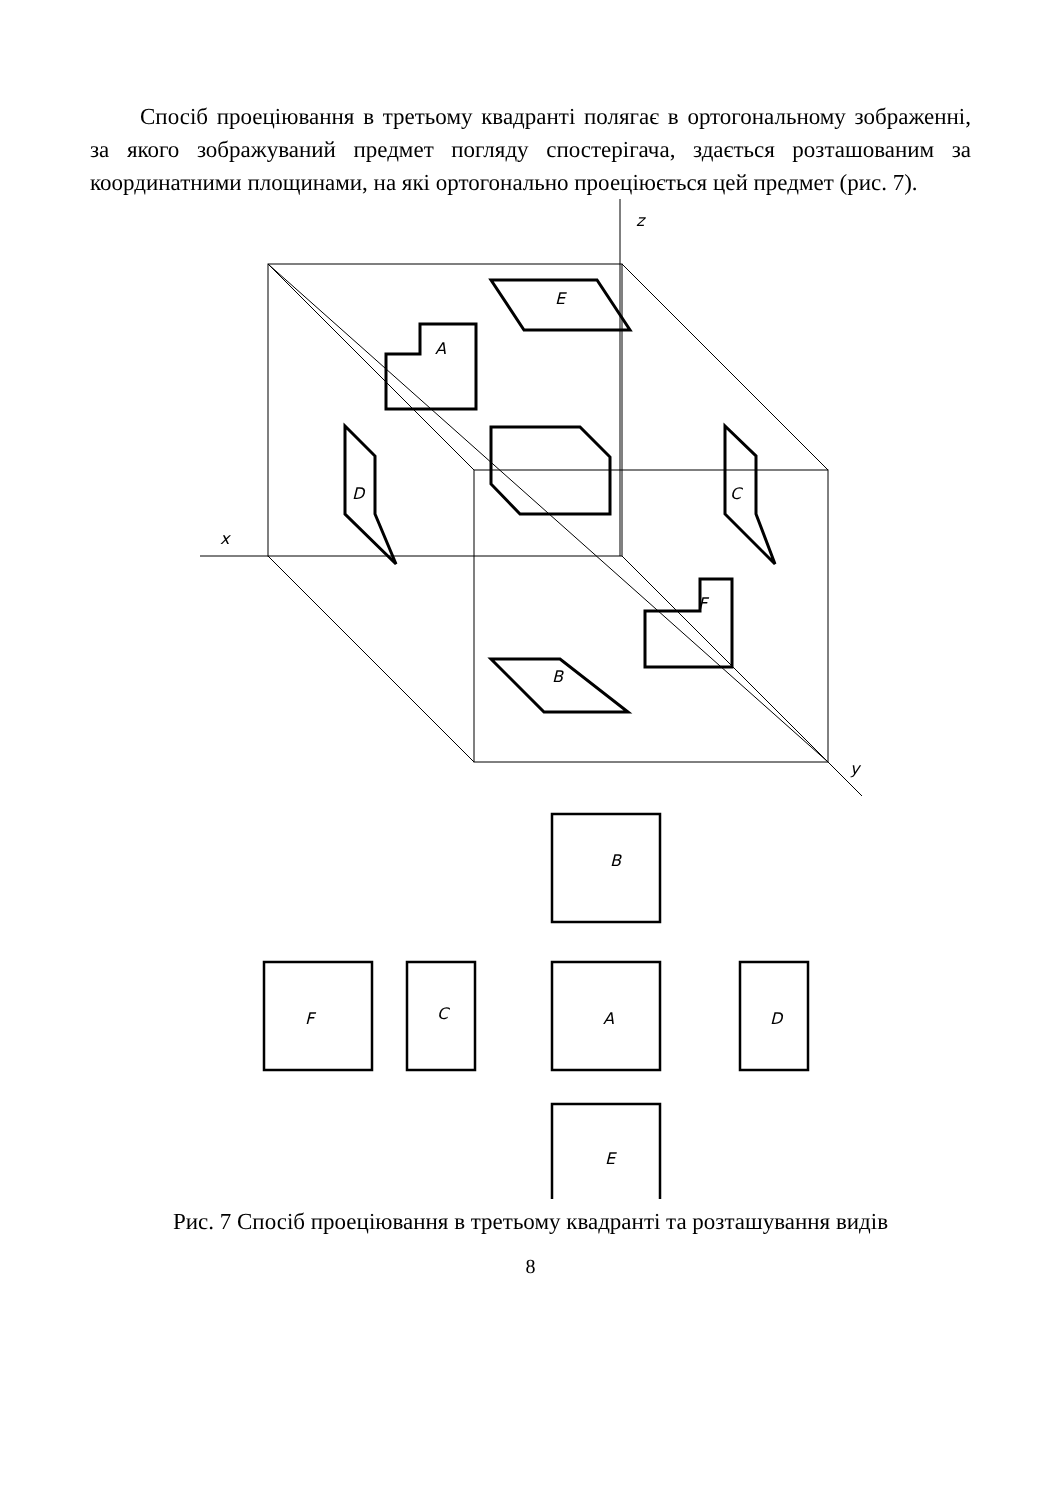Спосіб проеціювання в третьому квадранті полягає в ортогональному зображенні, за якого зображуваний предмет погляду спостерігача, здається розташованим за координатними площинами, на які ортогонально проеціюється цей предмет (рис. 7).
z
x
y
E
A
D
C
F
B
B
F
C
A
D
E
Рис. 7 Спосіб проеціювання в третьому квадранті та розташування видів
8